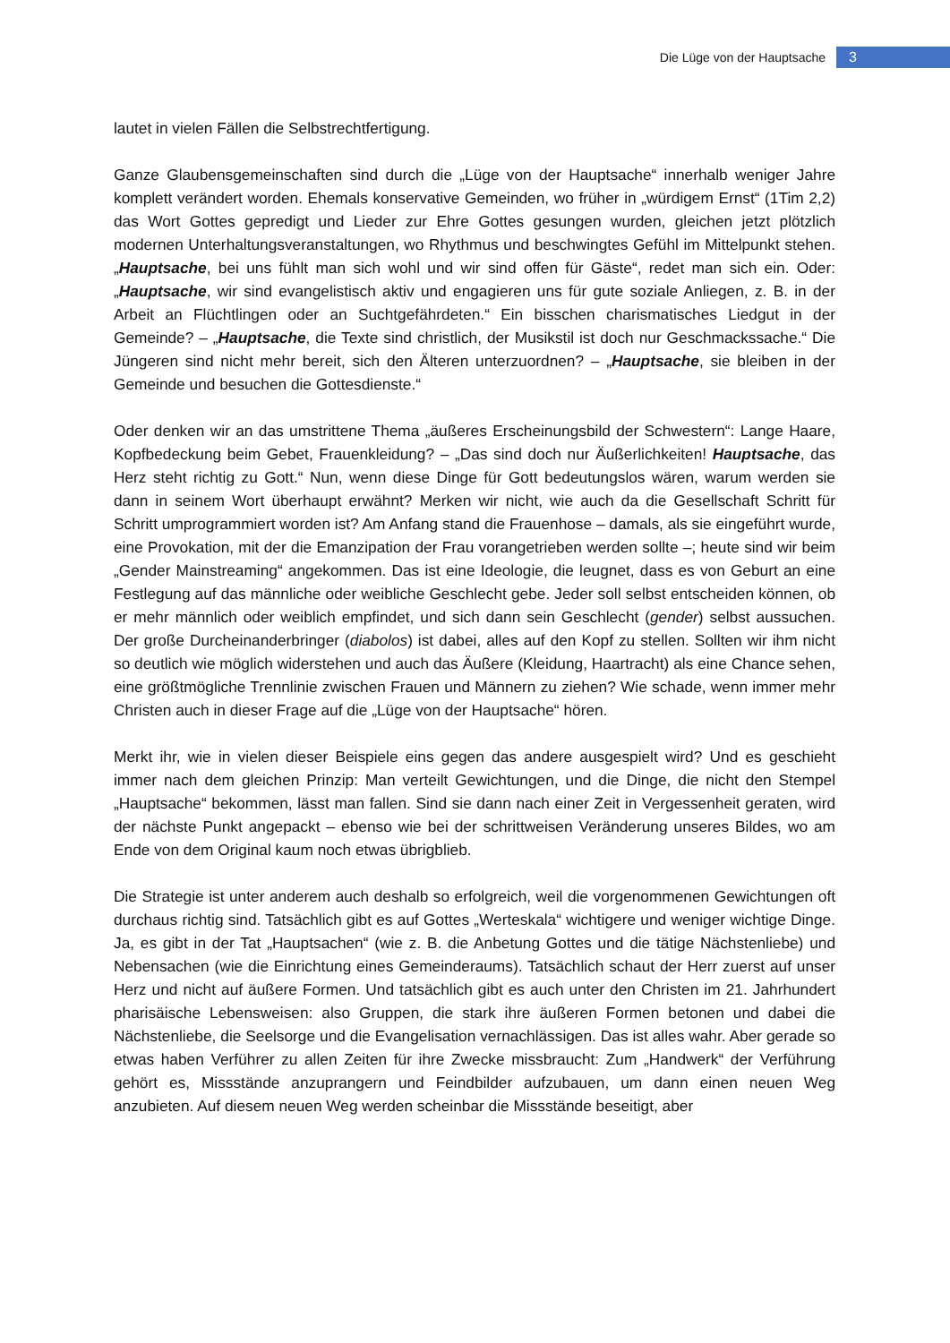Die Lüge von der Hauptsache 3
lautet in vielen Fällen die Selbstrechtfertigung.
Ganze Glaubensgemeinschaften sind durch die „Lüge von der Hauptsache“ innerhalb weniger Jahre komplett verändert worden. Ehemals konservative Gemeinden, wo früher in „würdigem Ernst“ (1Tim 2,2) das Wort Gottes gepredigt und Lieder zur Ehre Gottes gesungen wurden, gleichen jetzt plötzlich modernen Unterhaltungsveranstaltungen, wo Rhythmus und beschwingtes Gefühl im Mittelpunkt stehen. „Hauptsache, bei uns fühlt man sich wohl und wir sind offen für Gäste“, redet man sich ein. Oder: „Hauptsache, wir sind evangelistisch aktiv und engagieren uns für gute soziale Anliegen, z. B. in der Arbeit an Flüchtlingen oder an Suchtgefährdeten.“ Ein bisschen charismatisches Liedgut in der Gemeinde? – „Hauptsache, die Texte sind christlich, der Musikstil ist doch nur Geschmackssache.“ Die Jüngeren sind nicht mehr bereit, sich den Älteren unterzuordnen? – „Hauptsache, sie bleiben in der Gemeinde und besuchen die Gottesdienste.“
Oder denken wir an das umstrittene Thema „äußeres Erscheinungsbild der Schwestern“: Lange Haare, Kopfbedeckung beim Gebet, Frauenkleidung? – „Das sind doch nur Äußerlichkeiten! Hauptsache, das Herz steht richtig zu Gott.“ Nun, wenn diese Dinge für Gott bedeutungslos wären, warum werden sie dann in seinem Wort überhaupt erwähnt? Merken wir nicht, wie auch da die Gesellschaft Schritt für Schritt umprogrammiert worden ist? Am Anfang stand die Frauenhose – damals, als sie eingeführt wurde, eine Provokation, mit der die Emanzipation der Frau vorangetrieben werden sollte –; heute sind wir beim „Gender Mainstreaming“ angekommen. Das ist eine Ideologie, die leugnet, dass es von Geburt an eine Festlegung auf das männliche oder weibliche Geschlecht gebe. Jeder soll selbst entscheiden können, ob er mehr männlich oder weiblich empfindet, und sich dann sein Geschlecht (gender) selbst aussuchen. Der große Durcheinanderbringer (diabolos) ist dabei, alles auf den Kopf zu stellen. Sollten wir ihm nicht so deutlich wie möglich widerstehen und auch das Äußere (Kleidung, Haartracht) als eine Chance sehen, eine größtmögliche Trennlinie zwischen Frauen und Männern zu ziehen? Wie schade, wenn immer mehr Christen auch in dieser Frage auf die „Lüge von der Hauptsache“ hören.
Merkt ihr, wie in vielen dieser Beispiele eins gegen das andere ausgespielt wird? Und es geschieht immer nach dem gleichen Prinzip: Man verteilt Gewichtungen, und die Dinge, die nicht den Stempel „Hauptsache“ bekommen, lässt man fallen. Sind sie dann nach einer Zeit in Vergessenheit geraten, wird der nächste Punkt angepackt – ebenso wie bei der schrittweisen Veränderung unseres Bildes, wo am Ende von dem Original kaum noch etwas übrigblieb.
Die Strategie ist unter anderem auch deshalb so erfolgreich, weil die vorgenommenen Gewichtungen oft durchaus richtig sind. Tatsächlich gibt es auf Gottes „Werteskala“ wichtigere und weniger wichtige Dinge. Ja, es gibt in der Tat „Hauptsachen“ (wie z. B. die Anbetung Gottes und die tätige Nächstenliebe) und Nebensachen (wie die Einrichtung eines Gemeinderaums). Tatsächlich schaut der Herr zuerst auf unser Herz und nicht auf äußere Formen. Und tatsächlich gibt es auch unter den Christen im 21. Jahrhundert pharisäische Lebensweisen: also Gruppen, die stark ihre äußeren Formen betonen und dabei die Nächstenliebe, die Seelsorge und die Evangelisation vernachlässigen. Das ist alles wahr. Aber gerade so etwas haben Verführer zu allen Zeiten für ihre Zwecke missbraucht: Zum „Handwerk“ der Verführung gehört es, Missstände anzuprangern und Feindbilder aufzubauen, um dann einen neuen Weg anzubieten. Auf diesem neuen Weg werden scheinbar die Missstände beseitigt, aber